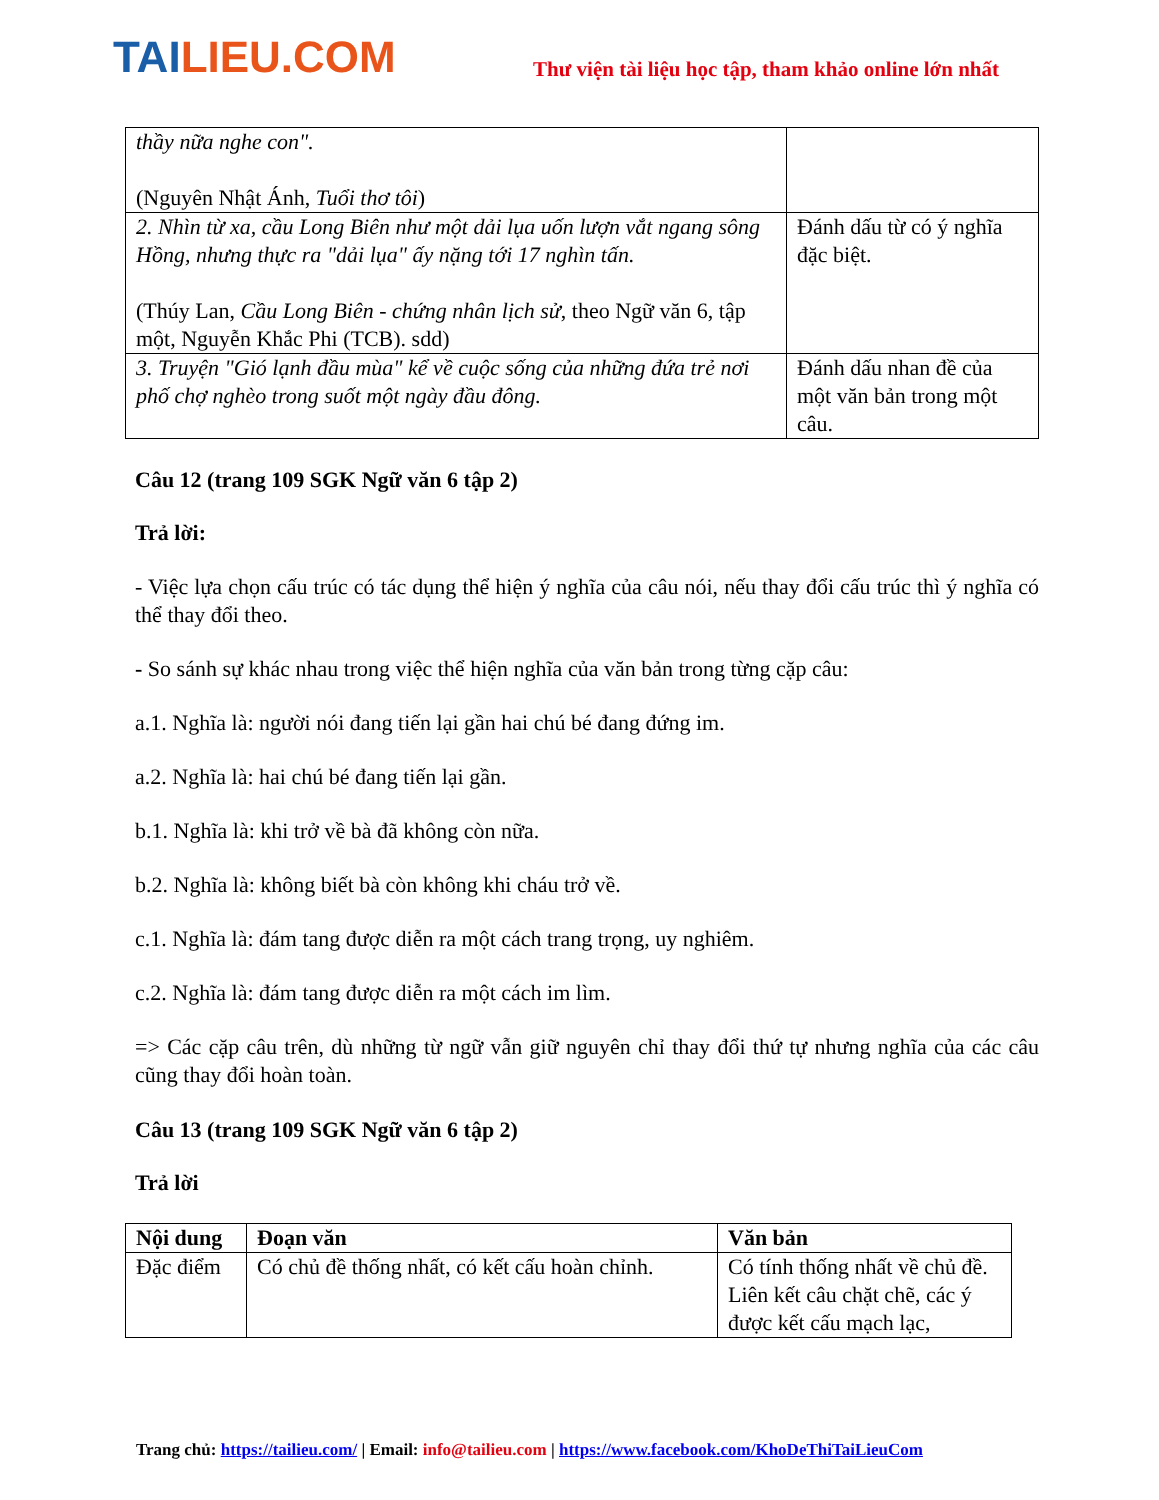TAILIEU.COM
Thư viện tài liệu học tập, tham khảo online lớn nhất
| thầy nữa nghe con". (Nguyên Nhật Ánh, Tuổi thơ tôi ) | |
| 2. Nhìn từ xa, cầu Long Biên như một dải lụa uốn lượn vắt ngang sông Hồng, nhưng thực ra "dải lụa" ấy nặng tới 17 nghìn tấn. (Thúy Lan, Cầu Long Biên - chứng nhân lịch sử , theo Ngữ văn 6, tập một, Nguyễn Khắc Phi (TCB). sdd) | Đánh dấu từ có ý nghĩa đặc biệt. |
| 3. Truyện "Gió lạnh đầu mùa" kể về cuộc sống của những đứa trẻ nơi phố chợ nghèo trong suốt một ngày đầu đông. | Đánh dấu nhan đề của một văn bản trong một câu. |
Câu 12 (trang 109 SGK Ngữ văn 6 tập 2)
Trả lời:
- Việc lựa chọn cấu trúc có tác dụng thể hiện ý nghĩa của câu nói, nếu thay đổi cấu trúc thì ý nghĩa có thể thay đổi theo.
- So sánh sự khác nhau trong việc thể hiện nghĩa của văn bản trong từng cặp câu:
a.1. Nghĩa là: người nói đang tiến lại gần hai chú bé đang đứng im.
a.2. Nghĩa là: hai chú bé đang tiến lại gần.
b.1. Nghĩa là: khi trở về bà đã không còn nữa.
b.2. Nghĩa là: không biết bà còn không khi cháu trở về.
c.1. Nghĩa là: đám tang được diễn ra một cách trang trọng, uy nghiêm.
c.2. Nghĩa là: đám tang được diễn ra một cách im lìm.
=> Các cặp câu trên, dù những từ ngữ vẫn giữ nguyên chỉ thay đổi thứ tự nhưng nghĩa của các câu cũng thay đổi hoàn toàn.
Câu 13 (trang 109 SGK Ngữ văn 6 tập 2)
Trả lời
| Nội dung | Đoạn văn | Văn bản |
| --- | --- | --- |
| Đặc điểm | Có chủ đề thống nhất, có kết cấu hoàn chỉnh. | Có tính thống nhất về chủ đề. Liên kết câu chặt chẽ, các ý được kết cấu mạch lạc, |
Trang chủ: https://tailieu.com/ | Email: info@tailieu.com | https://www.facebook.com/KhoDeThiTaiLieuCom